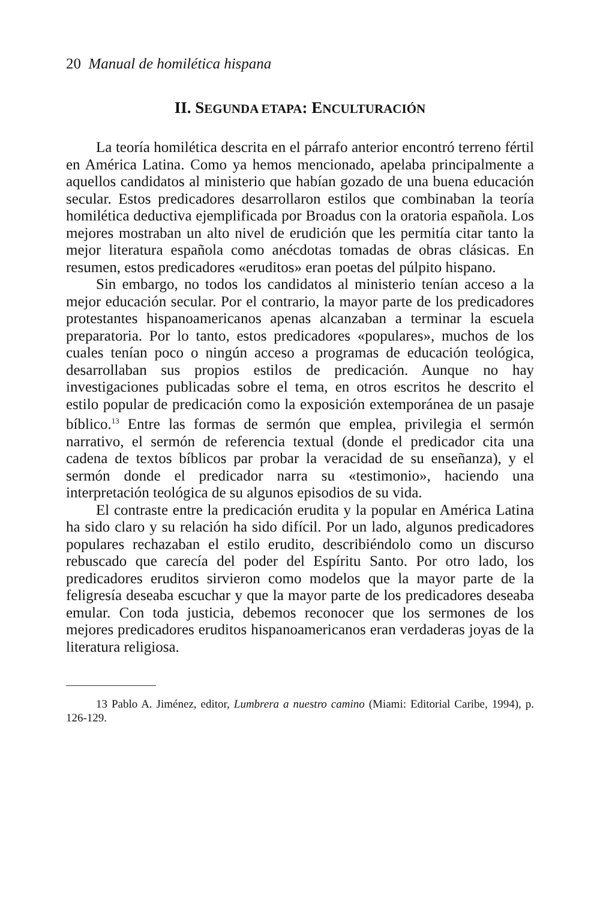20 Manual de homilética hispana
II. SEGUNDA ETAPA: ENCULTURACIÓN
La teoría homilética descrita en el párrafo anterior encontró terreno fértil en América Latina. Como ya hemos mencionado, apelaba principalmente a aquellos candidatos al ministerio que habían gozado de una buena educación secular. Estos predicadores desarrollaron estilos que combinaban la teoría homilética deductiva ejemplificada por Broadus con la oratoria española. Los mejores mostraban un alto nivel de erudición que les permitía citar tanto la mejor literatura española como anécdotas tomadas de obras clásicas. En resumen, estos predicadores «eruditos» eran poetas del púlpito hispano.
Sin embargo, no todos los candidatos al ministerio tenían acceso a la mejor educación secular. Por el contrario, la mayor parte de los predicadores protestantes hispanoamericanos apenas alcanzaban a terminar la escuela preparatoria. Por lo tanto, estos predicadores «populares», muchos de los cuales tenían poco o ningún acceso a programas de educación teológica, desarrollaban sus propios estilos de predicación. Aunque no hay investigaciones publicadas sobre el tema, en otros escritos he descrito el estilo popular de predicación como la exposición extemporánea de un pasaje bíblico.<sup>13</sup> Entre las formas de sermón que emplea, privilegia el sermón narrativo, el sermón de referencia textual (donde el predicador cita una cadena de textos bíblicos par probar la veracidad de su enseñanza), y el sermón donde el predicador narra su «testimonio», haciendo una interpretación teológica de su algunos episodios de su vida.
El contraste entre la predicación erudita y la popular en América Latina ha sido claro y su relación ha sido difícil. Por un lado, algunos predicadores populares rechazaban el estilo erudito, describiéndolo como un discurso rebuscado que carecía del poder del Espíritu Santo. Por otro lado, los predicadores eruditos sirvieron como modelos que la mayor parte de la feligresía deseaba escuchar y que la mayor parte de los predicadores deseaba emular. Con toda justicia, debemos reconocer que los sermones de los mejores predicadores eruditos hispanoamericanos eran verdaderas joyas de la literatura religiosa.
13 Pablo A. Jiménez, editor, Lumbrera a nuestro camino (Miami: Editorial Caribe, 1994), p. 126-129.